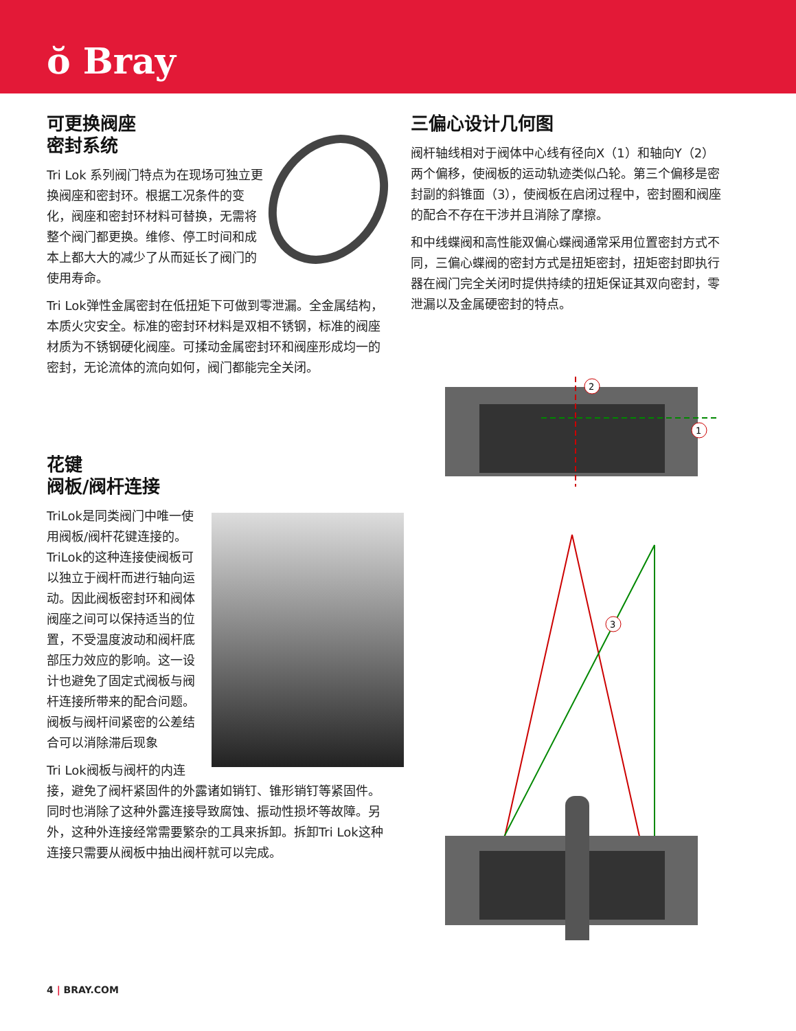ŏ Bray
可更换阀座
密封系统
Tri Lok 系列阀门特点为在现场可独立更换阀座和密封环。根据工况条件的变化，阀座和密封环材料可替换，无需将整个阀门都更换。维修、停工时间和成本上都大大的减少了从而延长了阀门的使用寿命。
Tri Lok弹性金属密封在低扭矩下可做到零泄漏。全金属结构，本质火灾安全。标准的密封环材料是双相不锈钢，标准的阀座材质为不锈钢硬化阀座。可揉动金属密封环和阀座形成均一的密封，无论流体的流向如何，阀门都能完全关闭。
花键
阀板/阀杆连接
TriLok是同类阀门中唯一使用阀板/阀杆花键连接的。TriLok的这种连接使阀板可以独立于阀杆而进行轴向运动。因此阀板密封环和阀体阀座之间可以保持适当的位置，不受温度波动和阀杆底部压力效应的影响。这一设计也避免了固定式阀板与阀杆连接所带来的配合问题。阀板与阀杆间紧密的公差结合可以消除滞后现象
Tri Lok阀板与阀杆的内连接，避免了阀杆紧固件的外露诸如销钉、锥形销钉等紧固件。同时也消除了这种外露连接导致腐蚀、振动性损坏等故障。另外，这种外连接经常需要繁杂的工具来拆卸。拆卸Tri Lok这种连接只需要从阀板中抽出阀杆就可以完成。
三偏心设计几何图
阀杆轴线相对于阀体中心线有径向X（1）和轴向Y（2）两个偏移，使阀板的运动轨迹类似凸轮。第三个偏移是密封副的斜锥面（3），使阀板在启闭过程中，密封圈和阀座的配合不存在干涉并且消除了摩擦。
和中线蝶阀和高性能双偏心蝶阀通常采用位置密封方式不同，三偏心蝶阀的密封方式是扭矩密封，扭矩密封即执行器在阀门完全关闭时提供持续的扭矩保证其双向密封，零泄漏以及金属硬密封的特点。
2
1
3
4 | BRAY.COM